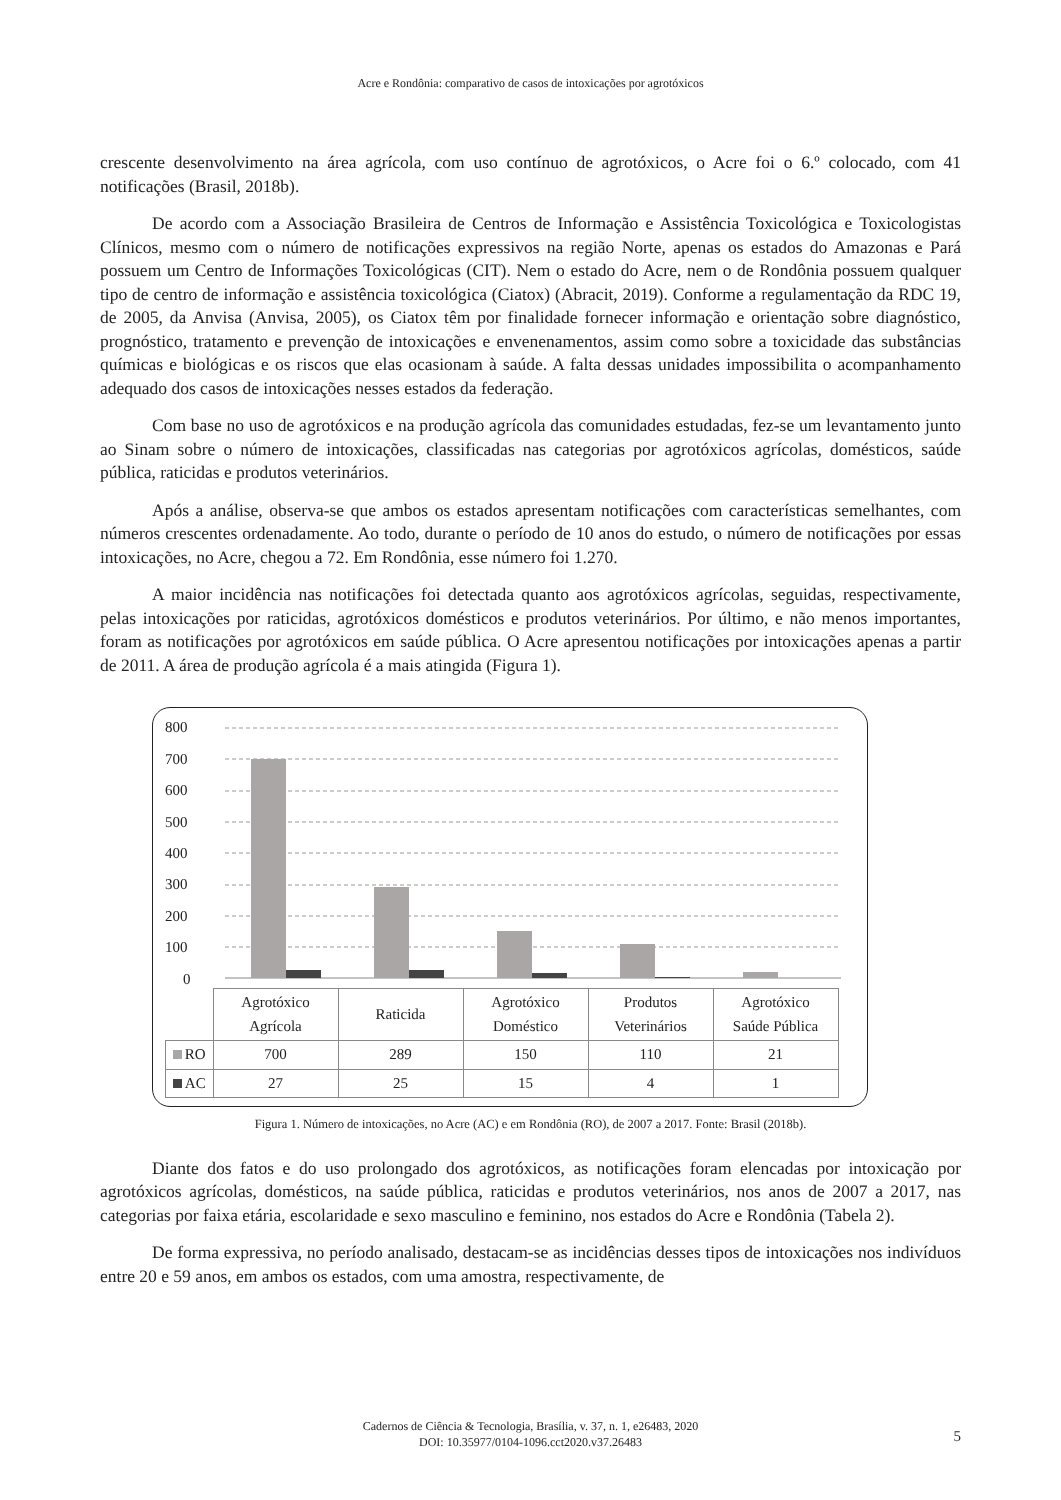Acre e Rondônia: comparativo de casos de intoxicações por agrotóxicos
crescente desenvolvimento na área agrícola, com uso contínuo de agrotóxicos, o Acre foi o 6.º colocado, com 41 notificações (Brasil, 2018b).
De acordo com a Associação Brasileira de Centros de Informação e Assistência Toxicológica e Toxicologistas Clínicos, mesmo com o número de notificações expressivos na região Norte, apenas os estados do Amazonas e Pará possuem um Centro de Informações Toxicológicas (CIT). Nem o estado do Acre, nem o de Rondônia possuem qualquer tipo de centro de informação e assistência toxicológica (Ciatox) (Abracit, 2019). Conforme a regulamentação da RDC 19, de 2005, da Anvisa (Anvisa, 2005), os Ciatox têm por finalidade fornecer informação e orientação sobre diagnóstico, prognóstico, tratamento e prevenção de intoxicações e envenenamentos, assim como sobre a toxicidade das substâncias químicas e biológicas e os riscos que elas ocasionam à saúde. A falta dessas unidades impossibilita o acompanhamento adequado dos casos de intoxicações nesses estados da federação.
Com base no uso de agrotóxicos e na produção agrícola das comunidades estudadas, fez-se um levantamento junto ao Sinam sobre o número de intoxicações, classificadas nas categorias por agrotóxicos agrícolas, domésticos, saúde pública, raticidas e produtos veterinários.
Após a análise, observa-se que ambos os estados apresentam notificações com características semelhantes, com números crescentes ordenadamente. Ao todo, durante o período de 10 anos do estudo, o número de notificações por essas intoxicações, no Acre, chegou a 72. Em Rondônia, esse número foi 1.270.
A maior incidência nas notificações foi detectada quanto aos agrotóxicos agrícolas, seguidas, respectivamente, pelas intoxicações por raticidas, agrotóxicos domésticos e produtos veterinários. Por último, e não menos importantes, foram as notificações por agrotóxicos em saúde pública. O Acre apresentou notificações por intoxicações apenas a partir de 2011. A área de produção agrícola é a mais atingida (Figura 1).
800
700
600
500
400
300
200
100
0
| | Agrotóxico Agrícola | Raticida | Agrotóxico Doméstico | Produtos Veterinários | Agrotóxico Saúde Pública |
| --- | --- | --- | --- | --- | --- |
| RO | 700 | 289 | 150 | 110 | 21 |
| AC | 27 | 25 | 15 | 4 | 1 |
Figura 1. Número de intoxicações, no Acre (AC) e em Rondônia (RO), de 2007 a 2017. Fonte: Brasil (2018b).
Diante dos fatos e do uso prolongado dos agrotóxicos, as notificações foram elencadas por intoxicação por agrotóxicos agrícolas, domésticos, na saúde pública, raticidas e produtos veterinários, nos anos de 2007 a 2017, nas categorias por faixa etária, escolaridade e sexo masculino e feminino, nos estados do Acre e Rondônia (Tabela 2).
De forma expressiva, no período analisado, destacam-se as incidências desses tipos de intoxicações nos indivíduos entre 20 e 59 anos, em ambos os estados, com uma amostra, respectivamente, de
Cadernos de Ciência & Tecnologia, Brasília, v. 37, n. 1, e26483, 2020
DOI: 10.35977/0104-1096.cct2020.v37.26483
5